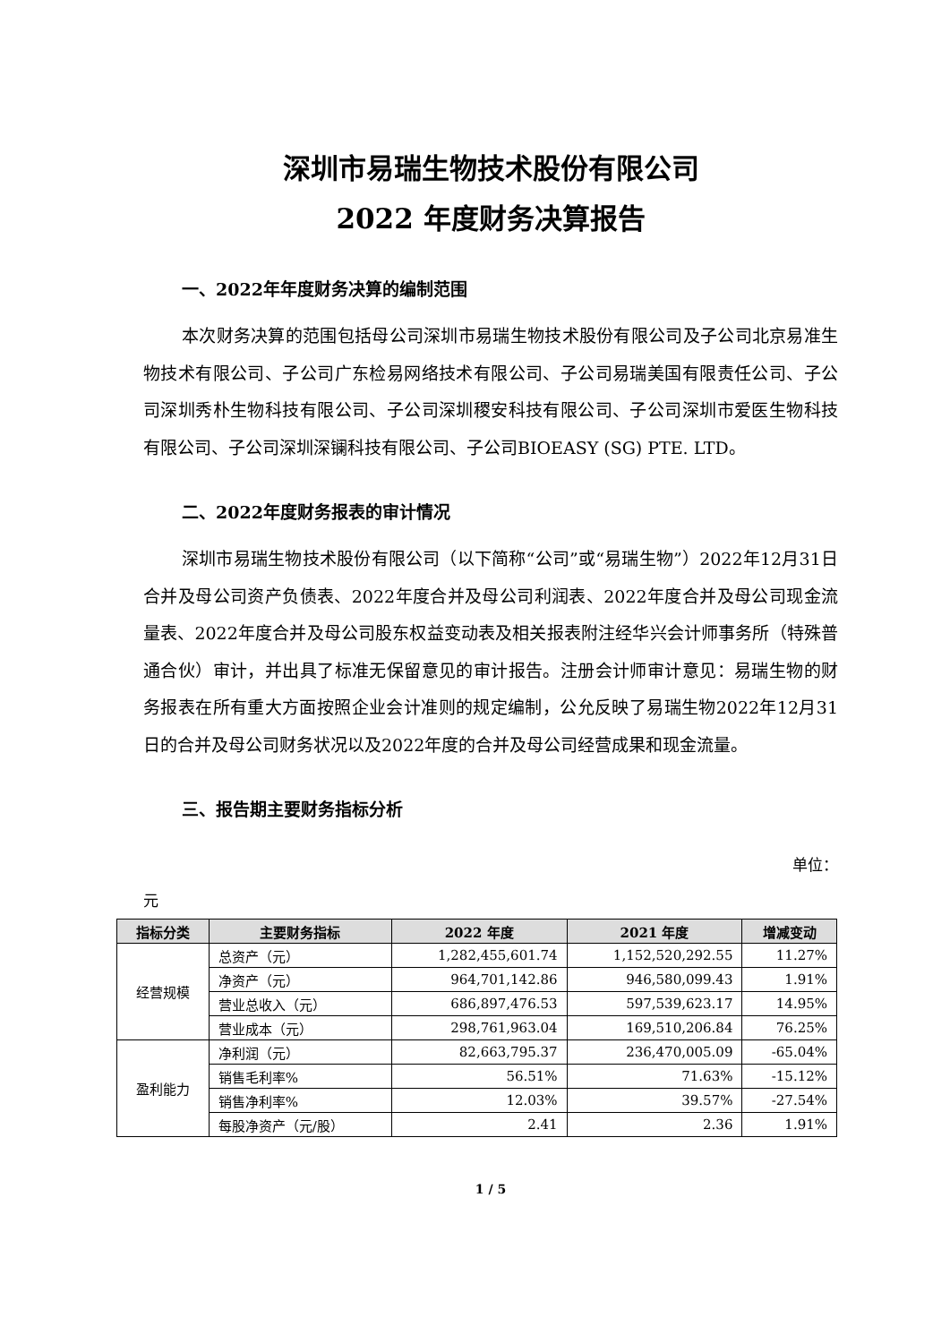深圳市易瑞生物技术股份有限公司
2022 年度财务决算报告
一、2022年年度财务决算的编制范围
本次财务决算的范围包括母公司深圳市易瑞生物技术股份有限公司及子公司北京易准生物技术有限公司、子公司广东检易网络技术有限公司、子公司易瑞美国有限责任公司、子公司深圳秀朴生物科技有限公司、子公司深圳稷安科技有限公司、子公司深圳市爱医生物科技有限公司、子公司深圳深镧科技有限公司、子公司BIOEASY (SG) PTE. LTD。
二、2022年度财务报表的审计情况
深圳市易瑞生物技术股份有限公司（以下简称“公司”或“易瑞生物”）2022年12月31日合并及母公司资产负债表、2022年度合并及母公司利润表、2022年度合并及母公司现金流量表、2022年度合并及母公司股东权益变动表及相关报表附注经华兴会计师事务所（特殊普通合伙）审计，并出具了标准无保留意见的审计报告。注册会计师审计意见：易瑞生物的财务报表在所有重大方面按照企业会计准则的规定编制，公允反映了易瑞生物2022年12月31日的合并及母公司财务状况以及2022年度的合并及母公司经营成果和现金流量。
三、报告期主要财务指标分析
单位：
元
| 指标分类 | 主要财务指标 | 2022 年度 | 2021 年度 | 增减变动 |
| --- | --- | --- | --- | --- |
| 经营规模 | 总资产（元） | 1,282,455,601.74 | 1,152,520,292.55 | 11.27% |
| | 净资产（元） | 964,701,142.86 | 946,580,099.43 | 1.91% |
| | 营业总收入（元） | 686,897,476.53 | 597,539,623.17 | 14.95% |
| | 营业成本（元） | 298,761,963.04 | 169,510,206.84 | 76.25% |
| 盈利能力 | 净利润（元） | 82,663,795.37 | 236,470,005.09 | -65.04% |
| | 销售毛利率% | 56.51% | 71.63% | -15.12% |
| | 销售净利率% | 12.03% | 39.57% | -27.54% |
| | 每股净资产（元/股） | 2.41 | 2.36 | 1.91% |
1 / 5